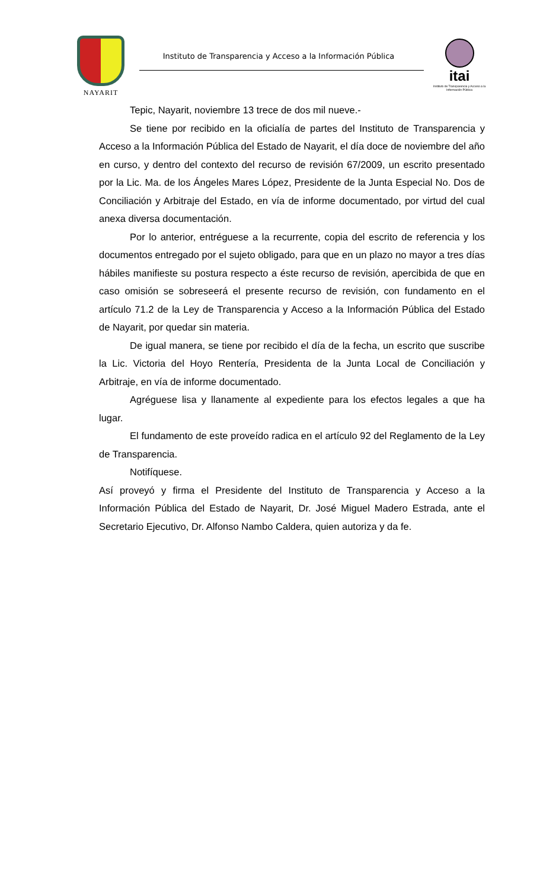NAYARIT
Instituto de Transparencia y Acceso a la Información Pública
itai
Instituto de Transparencia y Acceso a la Información Pública
Tepic, Nayarit, noviembre 13 trece de dos mil nueve.-
Se tiene por recibido en la oficialía de partes del Instituto de Transparencia y Acceso a la Información Pública del Estado de Nayarit, el día doce de noviembre del año en curso, y dentro del contexto del recurso de revisión 67/2009, un escrito presentado por la Lic. Ma. de los Ángeles Mares López, Presidente de la Junta Especial No. Dos de Conciliación y Arbitraje del Estado, en vía de informe documentado, por virtud del cual anexa diversa documentación.
Por lo anterior, entréguese a la recurrente, copia del escrito de referencia y los documentos entregado por el sujeto obligado, para que en un plazo no mayor a tres días hábiles manifieste su postura respecto a éste recurso de revisión, apercibida de que en caso omisión se sobreseerá el presente recurso de revisión, con fundamento en el artículo 71.2 de la Ley de Transparencia y Acceso a la Información Pública del Estado de Nayarit, por quedar sin materia.
De igual manera, se tiene por recibido el día de la fecha, un escrito que suscribe la Lic. Victoria del Hoyo Rentería, Presidenta de la Junta Local de Conciliación y Arbitraje, en vía de informe documentado.
Agréguese lisa y llanamente al expediente para los efectos legales a que ha lugar.
El fundamento de este proveído radica en el artículo 92 del Reglamento de la Ley de Transparencia.
Notifíquese.
Así proveyó y firma el Presidente del Instituto de Transparencia y Acceso a la Información Pública del Estado de Nayarit, Dr. José Miguel Madero Estrada, ante el Secretario Ejecutivo, Dr. Alfonso Nambo Caldera, quien autoriza y da fe.